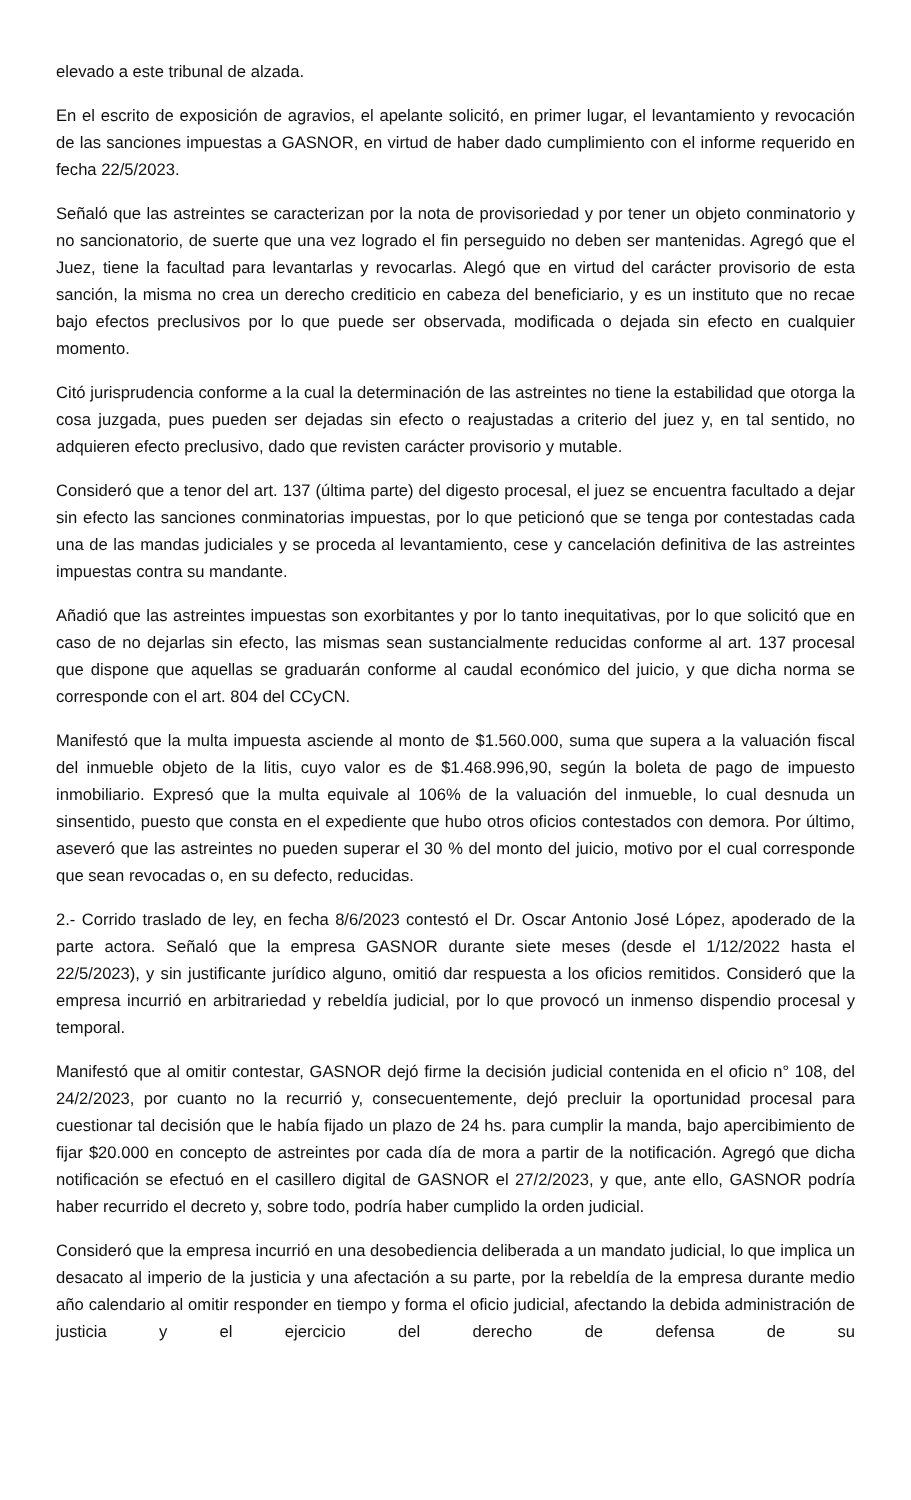elevado a este tribunal de alzada.
En el escrito de exposición de agravios, el apelante solicitó, en primer lugar, el levantamiento y revocación de las sanciones impuestas a GASNOR, en virtud de haber dado cumplimiento con el informe requerido en fecha 22/5/2023.
Señaló que las astreintes se caracterizan por la nota de provisoriedad y por tener un objeto conminatorio y no sancionatorio, de suerte que una vez logrado el fin perseguido no deben ser mantenidas. Agregó que el Juez, tiene la facultad para levantarlas y revocarlas. Alegó que en virtud del carácter provisorio de esta sanción, la misma no crea un derecho crediticio en cabeza del beneficiario, y es un instituto que no recae bajo efectos preclusivos por lo que puede ser observada, modificada o dejada sin efecto en cualquier momento.
Citó jurisprudencia conforme a la cual la determinación de las astreintes no tiene la estabilidad que otorga la cosa juzgada, pues pueden ser dejadas sin efecto o reajustadas a criterio del juez y, en tal sentido, no adquieren efecto preclusivo, dado que revisten carácter provisorio y mutable.
Consideró que a tenor del art. 137 (última parte) del digesto procesal, el juez se encuentra facultado a dejar sin efecto las sanciones conminatorias impuestas, por lo que peticionó que se tenga por contestadas cada una de las mandas judiciales y se proceda al levantamiento, cese y cancelación definitiva de las astreintes impuestas contra su mandante.
Añadió que las astreintes impuestas son exorbitantes y por lo tanto inequitativas, por lo que solicitó que en caso de no dejarlas sin efecto, las mismas sean sustancialmente reducidas conforme al art. 137 procesal que dispone que aquellas se graduarán conforme al caudal económico del juicio, y que dicha norma se corresponde con el art. 804 del CCyCN.
Manifestó que la multa impuesta asciende al monto de $1.560.000, suma que supera a la valuación fiscal del inmueble objeto de la litis, cuyo valor es de $1.468.996,90, según la boleta de pago de impuesto inmobiliario. Expresó que la multa equivale al 106% de la valuación del inmueble, lo cual desnuda un sinsentido, puesto que consta en el expediente que hubo otros oficios contestados con demora. Por último, aseveró que las astreintes no pueden superar el 30 % del monto del juicio, motivo por el cual corresponde que sean revocadas o, en su defecto, reducidas.
2.- Corrido traslado de ley, en fecha 8/6/2023 contestó el Dr. Oscar Antonio José López, apoderado de la parte actora. Señaló que la empresa GASNOR durante siete meses (desde el 1/12/2022 hasta el 22/5/2023), y sin justificante jurídico alguno, omitió dar respuesta a los oficios remitidos. Consideró que la empresa incurrió en arbitrariedad y rebeldía judicial, por lo que provocó un inmenso dispendio procesal y temporal.
Manifestó que al omitir contestar, GASNOR dejó firme la decisión judicial contenida en el oficio n° 108, del 24/2/2023, por cuanto no la recurrió y, consecuentemente, dejó precluir la oportunidad procesal para cuestionar tal decisión que le había fijado un plazo de 24 hs. para cumplir la manda, bajo apercibimiento de fijar $20.000 en concepto de astreintes por cada día de mora a partir de la notificación. Agregó que dicha notificación se efectuó en el casillero digital de GASNOR el 27/2/2023, y que, ante ello, GASNOR podría haber recurrido el decreto y, sobre todo, podría haber cumplido la orden judicial.
Consideró que la empresa incurrió en una desobediencia deliberada a un mandato judicial, lo que implica un desacato al imperio de la justicia y una afectación a su parte, por la rebeldía de la empresa durante medio año calendario al omitir responder en tiempo y forma el oficio judicial, afectando la debida administración de justicia y el ejercicio del derecho de defensa de su